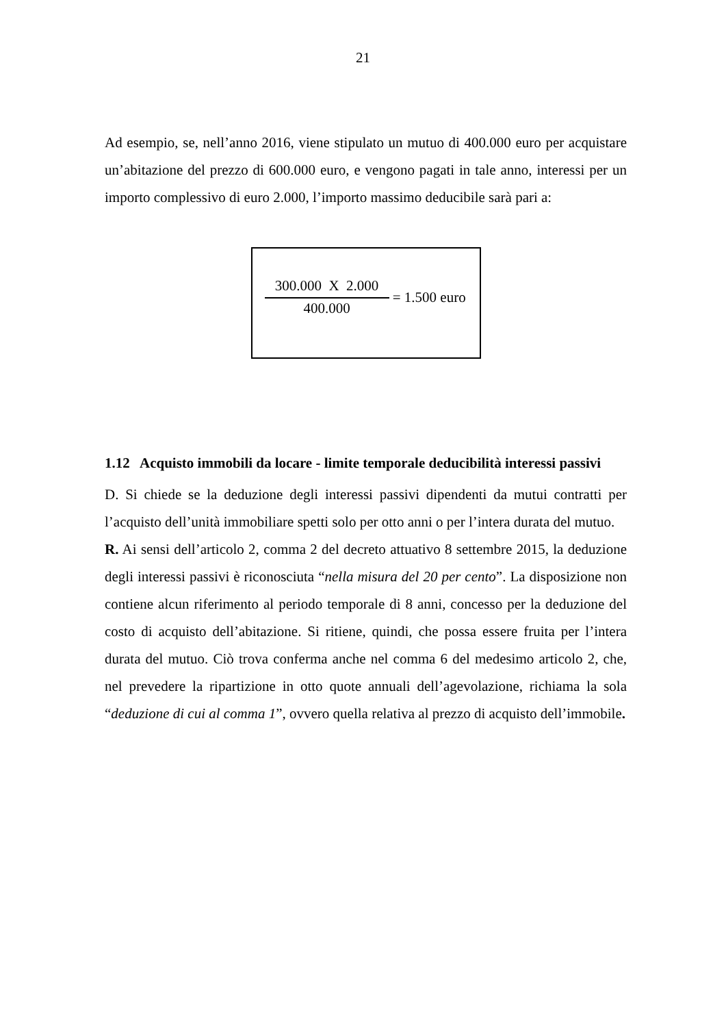21
Ad esempio, se, nell’anno 2016, viene stipulato un mutuo di 400.000 euro per acquistare un’abitazione del prezzo di 600.000 euro, e vengono pagati in tale anno, interessi per un importo complessivo di euro 2.000, l’importo massimo deducibile sarà pari a:
300.000 X 2.000
400.000
= 1.500 euro
1.12 Acquisto immobili da locare - limite temporale deducibilità interessi passivi
D. Si chiede se la deduzione degli interessi passivi dipendenti da mutui contratti per l’acquisto dell’unità immobiliare spetti solo per otto anni o per l’intera durata del mutuo.
R. Ai sensi dell’articolo 2, comma 2 del decreto attuativo 8 settembre 2015, la deduzione degli interessi passivi è riconosciuta “nella misura del 20 per cento”. La disposizione non contiene alcun riferimento al periodo temporale di 8 anni, concesso per la deduzione del costo di acquisto dell’abitazione. Si ritiene, quindi, che possa essere fruita per l’intera durata del mutuo. Ciò trova conferma anche nel comma 6 del medesimo articolo 2, che, nel prevedere la ripartizione in otto quote annuali dell’agevolazione, richiama la sola “deduzione di cui al comma 1”, ovvero quella relativa al prezzo di acquisto dell’immobile.